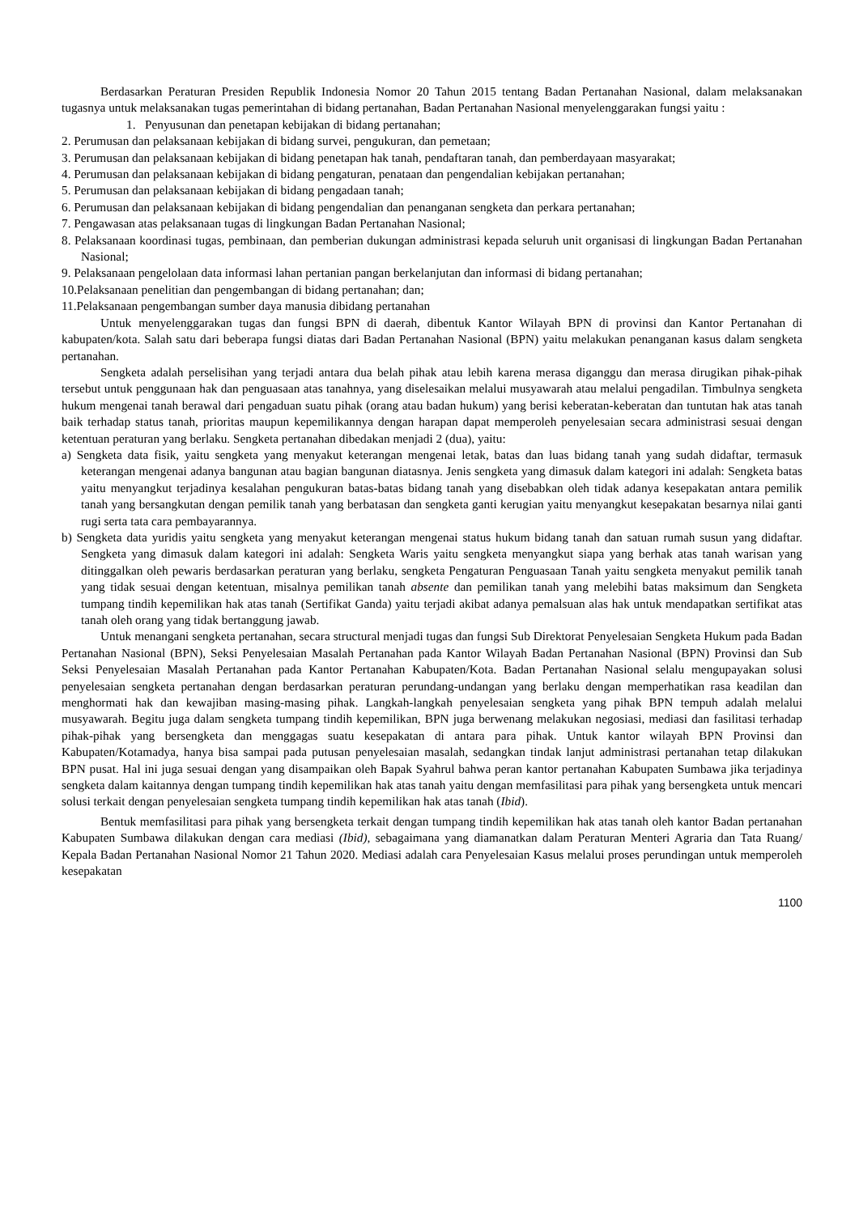Berdasarkan Peraturan Presiden Republik Indonesia Nomor 20 Tahun 2015 tentang Badan Pertanahan Nasional, dalam melaksanakan tugasnya untuk melaksanakan tugas pemerintahan di bidang pertanahan, Badan Pertanahan Nasional menyelenggarakan fungsi yaitu :
1. Penyusunan dan penetapan kebijakan di bidang pertanahan;
2. Perumusan dan pelaksanaan kebijakan di bidang survei, pengukuran, dan pemetaan;
3. Perumusan dan pelaksanaan kebijakan di bidang penetapan hak tanah, pendaftaran tanah, dan pemberdayaan masyarakat;
4. Perumusan dan pelaksanaan kebijakan di bidang pengaturan, penataan dan pengendalian kebijakan pertanahan;
5. Perumusan dan pelaksanaan kebijakan di bidang pengadaan tanah;
6. Perumusan dan pelaksanaan kebijakan di bidang pengendalian dan penanganan sengketa dan perkara pertanahan;
7. Pengawasan atas pelaksanaan tugas di lingkungan Badan Pertanahan Nasional;
8. Pelaksanaan koordinasi tugas, pembinaan, dan pemberian dukungan administrasi kepada seluruh unit organisasi di lingkungan Badan Pertanahan Nasional;
9. Pelaksanaan pengelolaan data informasi lahan pertanian pangan berkelanjutan dan informasi di bidang pertanahan;
10.Pelaksanaan penelitian dan pengembangan di bidang pertanahan; dan;
11.Pelaksanaan pengembangan sumber daya manusia dibidang pertanahan
Untuk menyelenggarakan tugas dan fungsi BPN di daerah, dibentuk Kantor Wilayah BPN di provinsi dan Kantor Pertanahan di kabupaten/kota. Salah satu dari beberapa fungsi diatas dari Badan Pertanahan Nasional (BPN) yaitu melakukan penanganan kasus dalam sengketa pertanahan.
Sengketa adalah perselisihan yang terjadi antara dua belah pihak atau lebih karena merasa diganggu dan merasa dirugikan pihak-pihak tersebut untuk penggunaan hak dan penguasaan atas tanahnya, yang diselesaikan melalui musyawarah atau melalui pengadilan. Timbulnya sengketa hukum mengenai tanah berawal dari pengaduan suatu pihak (orang atau badan hukum) yang berisi keberatan-keberatan dan tuntutan hak atas tanah baik terhadap status tanah, prioritas maupun kepemilikannya dengan harapan dapat memperoleh penyelesaian secara administrasi sesuai dengan ketentuan peraturan yang berlaku. Sengketa pertanahan dibedakan menjadi 2 (dua), yaitu:
a) Sengketa data fisik, yaitu sengketa yang menyakut keterangan mengenai letak, batas dan luas bidang tanah yang sudah didaftar, termasuk keterangan mengenai adanya bangunan atau bagian bangunan diatasnya. Jenis sengketa yang dimasuk dalam kategori ini adalah: Sengketa batas yaitu menyangkut terjadinya kesalahan pengukuran batas-batas bidang tanah yang disebabkan oleh tidak adanya kesepakatan antara pemilik tanah yang bersangkutan dengan pemilik tanah yang berbatasan dan sengketa ganti kerugian yaitu menyangkut kesepakatan besarnya nilai ganti rugi serta tata cara pembayarannya.
b) Sengketa data yuridis yaitu sengketa yang menyakut keterangan mengenai status hukum bidang tanah dan satuan rumah susun yang didaftar. Sengketa yang dimasuk dalam kategori ini adalah: Sengketa Waris yaitu sengketa menyangkut siapa yang berhak atas tanah warisan yang ditinggalkan oleh pewaris berdasarkan peraturan yang berlaku, sengketa Pengaturan Penguasaan Tanah yaitu sengketa menyakut pemilik tanah yang tidak sesuai dengan ketentuan, misalnya pemilikan tanah absente dan pemilikan tanah yang melebihi batas maksimum dan Sengketa tumpang tindih kepemilikan hak atas tanah (Sertifikat Ganda) yaitu terjadi akibat adanya pemalsuan alas hak untuk mendapatkan sertifikat atas tanah oleh orang yang tidak bertanggung jawab.
Untuk menangani sengketa pertanahan, secara structural menjadi tugas dan fungsi Sub Direktorat Penyelesaian Sengketa Hukum pada Badan Pertanahan Nasional (BPN), Seksi Penyelesaian Masalah Pertanahan pada Kantor Wilayah Badan Pertanahan Nasional (BPN) Provinsi dan Sub Seksi Penyelesaian Masalah Pertanahan pada Kantor Pertanahan Kabupaten/Kota. Badan Pertanahan Nasional selalu mengupayakan solusi penyelesaian sengketa pertanahan dengan berdasarkan peraturan perundang-undangan yang berlaku dengan memperhatikan rasa keadilan dan menghormati hak dan kewajiban masing-masing pihak. Langkah-langkah penyelesaian sengketa yang pihak BPN tempuh adalah melalui musyawarah. Begitu juga dalam sengketa tumpang tindih kepemilikan, BPN juga berwenang melakukan negosiasi, mediasi dan fasilitasi terhadap pihak-pihak yang bersengketa dan menggagas suatu kesepakatan di antara para pihak. Untuk kantor wilayah BPN Provinsi dan Kabupaten/Kotamadya, hanya bisa sampai pada putusan penyelesaian masalah, sedangkan tindak lanjut administrasi pertanahan tetap dilakukan BPN pusat. Hal ini juga sesuai dengan yang disampaikan oleh Bapak Syahrul bahwa peran kantor pertanahan Kabupaten Sumbawa jika terjadinya sengketa dalam kaitannya dengan tumpang tindih kepemilikan hak atas tanah yaitu dengan memfasilitasi para pihak yang bersengketa untuk mencari solusi terkait dengan penyelesaian sengketa tumpang tindih kepemilikan hak atas tanah (Ibid).
Bentuk memfasilitasi para pihak yang bersengketa terkait dengan tumpang tindih kepemilikan hak atas tanah oleh kantor Badan pertanahan Kabupaten Sumbawa dilakukan dengan cara mediasi (Ibid), sebagaimana yang diamanatkan dalam Peraturan Menteri Agraria dan Tata Ruang/ Kepala Badan Pertanahan Nasional Nomor 21 Tahun 2020. Mediasi adalah cara Penyelesaian Kasus melalui proses perundingan untuk memperoleh kesepakatan
1100